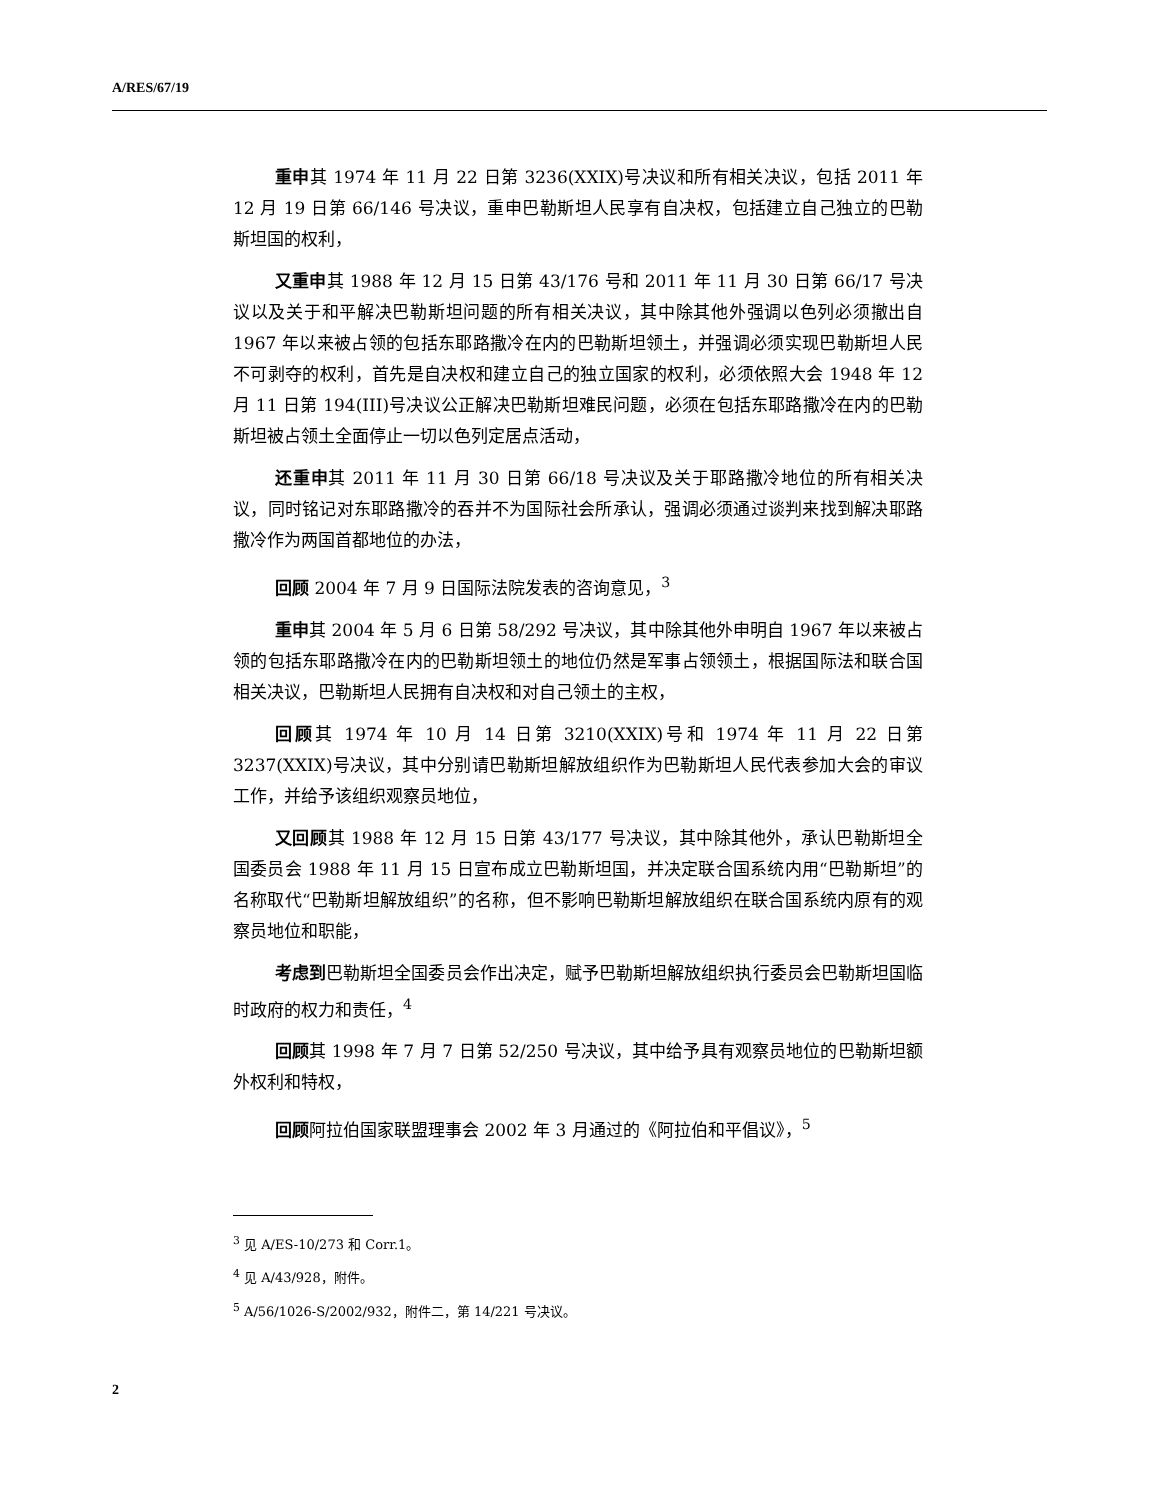A/RES/67/19
重申其 1974 年 11 月 22 日第 3236(XXIX)号决议和所有相关决议，包括 2011 年 12 月 19 日第 66/146 号决议，重申巴勒斯坦人民享有自决权，包括建立自己独立的巴勒斯坦国的权利，
又重申其 1988 年 12 月 15 日第 43/176 号和 2011 年 11 月 30 日第 66/17 号决议以及关于和平解决巴勒斯坦问题的所有相关决议，其中除其他外强调以色列必须撤出自 1967 年以来被占领的包括东耶路撒冷在内的巴勒斯坦领土，并强调必须实现巴勒斯坦人民不可剥夺的权利，首先是自决权和建立自己的独立国家的权利，必须依照大会 1948 年 12 月 11 日第 194(III)号决议公正解决巴勒斯坦难民问题，必须在包括东耶路撒冷在内的巴勒斯坦被占领土全面停止一切以色列定居点活动，
还重申其 2011 年 11 月 30 日第 66/18 号决议及关于耶路撒冷地位的所有相关决议，同时铭记对东耶路撒冷的吞并不为国际社会所承认，强调必须通过谈判来找到解决耶路撒冷作为两国首都地位的办法，
回顾 2004 年 7 月 9 日国际法院发表的咨询意见，<sup>3</sup>
重申其 2004 年 5 月 6 日第 58/292 号决议，其中除其他外申明自 1967 年以来被占领的包括东耶路撒冷在内的巴勒斯坦领土的地位仍然是军事占领领土，根据国际法和联合国相关决议，巴勒斯坦人民拥有自决权和对自己领土的主权，
回顾其 1974 年 10 月 14 日第 3210(XXIX)号和 1974 年 11 月 22 日第 3237(XXIX)号决议，其中分别请巴勒斯坦解放组织作为巴勒斯坦人民代表参加大会的审议工作，并给予该组织观察员地位，
又回顾其 1988 年 12 月 15 日第 43/177 号决议，其中除其他外，承认巴勒斯坦全国委员会 1988 年 11 月 15 日宣布成立巴勒斯坦国，并决定联合国系统内用“巴勒斯坦”的名称取代“巴勒斯坦解放组织”的名称，但不影响巴勒斯坦解放组织在联合国系统内原有的观察员地位和职能，
考虑到巴勒斯坦全国委员会作出决定，赋予巴勒斯坦解放组织执行委员会巴勒斯坦国临时政府的权力和责任，<sup>4</sup>
回顾其 1998 年 7 月 7 日第 52/250 号决议，其中给予具有观察员地位的巴勒斯坦额外权利和特权，
回顾阿拉伯国家联盟理事会 2002 年 3 月通过的《阿拉伯和平倡议》，<sup>5</sup>
<sup>3</sup> 见 A/ES-10/273 和 Corr.1。
<sup>4</sup> 见 A/43/928，附件。
<sup>5</sup> A/56/1026-S/2002/932，附件二，第 14/221 号决议。
2